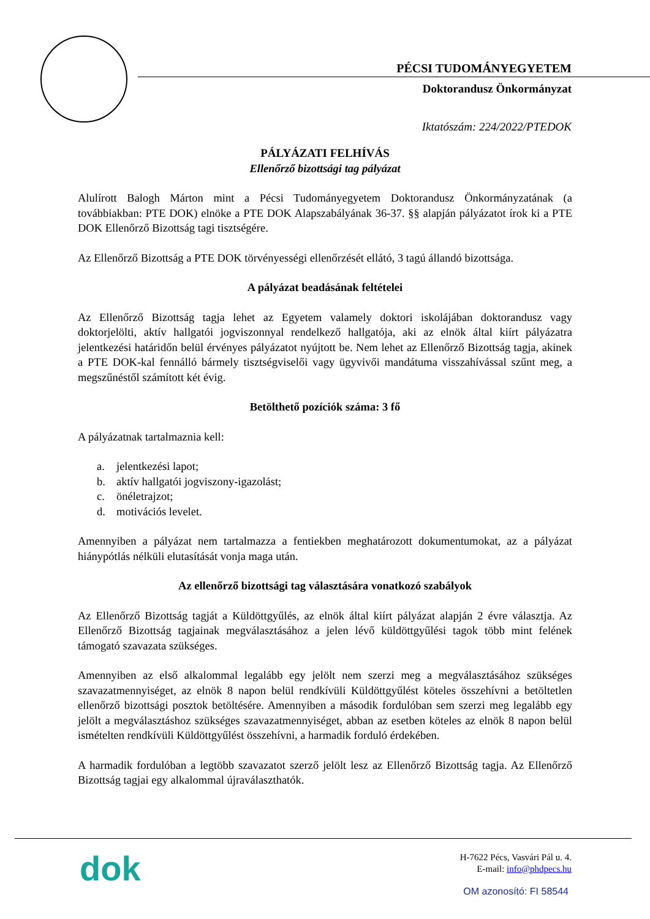PÉCSI TUDOMÁNYEGYETEM
Doktorandusz Önkormányzat
Iktatószám: 224/2022/PTEDOK
PÁLYÁZATI FELHÍVÁS
Ellenőrző bizottsági tag pályázat
Alulírott Balogh Márton mint a Pécsi Tudományegyetem Doktorandusz Önkormányzatának (a továbbiakban: PTE DOK) elnöke a PTE DOK Alapszabályának 36-37. §§ alapján pályázatot írok ki a PTE DOK Ellenőrző Bizottság tagi tisztségére.
Az Ellenőrző Bizottság a PTE DOK törvényességi ellenőrzését ellátó, 3 tagú állandó bizottsága.
A pályázat beadásának feltételei
Az Ellenőrző Bizottság tagja lehet az Egyetem valamely doktori iskolájában doktorandusz vagy doktorjelölti, aktív hallgatói jogviszonnyal rendelkező hallgatója, aki az elnök által kiírt pályázatra jelentkezési határidőn belül érvényes pályázatot nyújtott be. Nem lehet az Ellenőrző Bizottság tagja, akinek a PTE DOK-kal fennálló bármely tisztségviselői vagy ügyvivői mandátuma visszahívással szűnt meg, a megszűnéstől számított két évig.
Betölthető pozíciók száma: 3 fő
A pályázatnak tartalmaznia kell:
a. jelentkezési lapot;
b. aktív hallgatói jogviszony-igazolást;
c. önéletrajzot;
d. motivációs levelet.
Amennyiben a pályázat nem tartalmazza a fentiekben meghatározott dokumentumokat, az a pályázat hiánypótlás nélküli elutasítását vonja maga után.
Az ellenőrző bizottsági tag választására vonatkozó szabályok
Az Ellenőrző Bizottság tagját a Küldöttgyűlés, az elnök által kiírt pályázat alapján 2 évre választja. Az Ellenőrző Bizottság tagjainak megválasztásához a jelen lévő küldöttgyűlési tagok több mint felének támogató szavazata szükséges.
Amennyiben az első alkalommal legalább egy jelölt nem szerzi meg a megválasztásához szükséges szavazatmennyiséget, az elnök 8 napon belül rendkívüli Küldöttgyűlést köteles összehívni a betöltetlen ellenőrző bizottsági posztok betöltésére. Amennyiben a második fordulóban sem szerzi meg legalább egy jelölt a megválasztáshoz szükséges szavazatmennyiséget, abban az esetben köteles az elnök 8 napon belül ismételten rendkívüli Küldöttgyűlést összehívni, a harmadik forduló érdekében.
A harmadik fordulóban a legtöbb szavazatot szerző jelölt lesz az Ellenőrző Bizottság tagja. Az Ellenőrző Bizottság tagjai egy alkalommal újraválaszthatók.
dok
H-7622 Pécs, Vasvári Pál u. 4.
E-mail: info@phdpecs.hu
OM azonosító: FI 58544